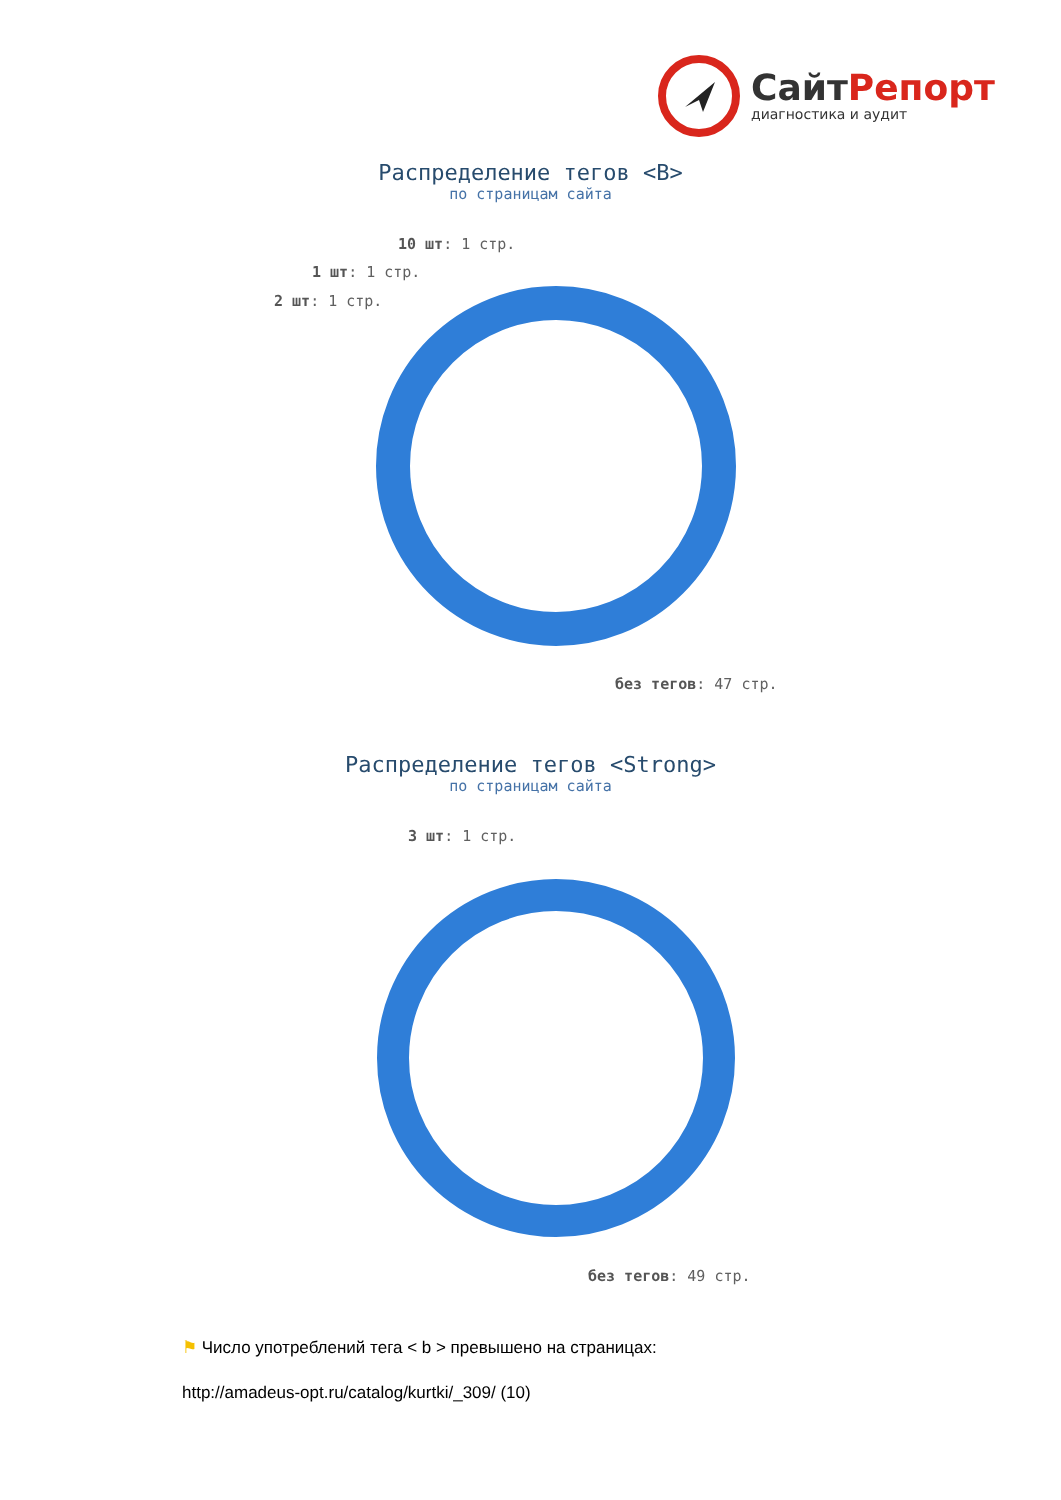СайтРепорт
диагностика и аудит
Распределение тегов <B>
по страницам сайта
10 шт: 1 стр.
1 шт: 1 стр.
2 шт: 1 стр.
без тегов: 47 стр.
Распределение тегов <Strong>
по страницам сайта
3 шт: 1 стр.
без тегов: 49 стр.
⚑ Число употреблений тега < b > превышено на страницах:
http://amadeus-opt.ru/catalog/kurtki/_309/ (10)